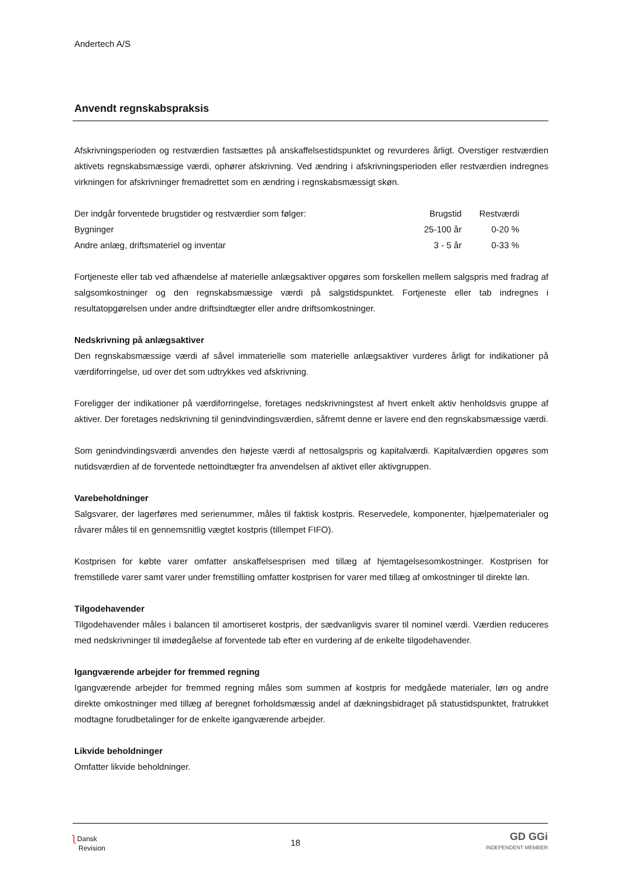Andertech A/S
Anvendt regnskabspraksis
Afskrivningsperioden og restværdien fastsættes på anskaffelsestidspunktet og revurderes årligt. Overstiger restværdien aktivets regnskabsmæssige værdi, ophører afskrivning. Ved ændring i afskrivningsperioden eller restværdien indregnes virkningen for afskrivninger fremadrettet som en ændring i regnskabsmæssigt skøn.
| Der indgår forventede brugstider og restværdier som følger: | Brugstid | Restværdi |
| Bygninger | 25-100 år | 0-20 % |
| Andre anlæg, driftsmateriel og inventar | 3 - 5 år | 0-33 % |
Fortjeneste eller tab ved afhændelse af materielle anlægsaktiver opgøres som forskellen mellem salgspris med fradrag af salgsomkostninger og den regnskabsmæssige værdi på salgstidspunktet. Fortjeneste eller tab indregnes i resultatopgørelsen under andre driftsindtægter eller andre driftsomkostninger.
Nedskrivning på anlægsaktiver
Den regnskabsmæssige værdi af såvel immaterielle som materielle anlægsaktiver vurderes årligt for indikationer på værdiforringelse, ud over det som udtrykkes ved afskrivning.
Foreligger der indikationer på værdiforringelse, foretages nedskrivningstest af hvert enkelt aktiv henholdsvis gruppe af aktiver. Der foretages nedskrivning til genindvindingsværdien, såfremt denne er lavere end den regnskabsmæssige værdi.
Som genindvindingsværdi anvendes den højeste værdi af nettosalgspris og kapitalværdi. Kapitalværdien opgøres som nutidsværdien af de forventede nettoindtægter fra anvendelsen af aktivet eller aktivgruppen.
Varebeholdninger
Salgsvarer, der lagerføres med serienummer, måles til faktisk kostpris. Reservedele, komponenter, hjælpematerialer og råvarer måles til en gennemsnitlig vægtet kostpris (tillempet FIFO).
Kostprisen for købte varer omfatter anskaffelsesprisen med tillæg af hjemtagelsesomkostninger. Kostprisen for fremstillede varer samt varer under fremstilling omfatter kostprisen for varer med tillæg af omkostninger til direkte løn.
Tilgodehavender
Tilgodehavender måles i balancen til amortiseret kostpris, der sædvanligvis svarer til nominel værdi. Værdien reduceres med nedskrivninger til imødegåelse af forventede tab efter en vurdering af de enkelte tilgodehavender.
Igangværende arbejder for fremmed regning
Igangværende arbejder for fremmed regning måles som summen af kostpris for medgåede materialer, løn og andre direkte omkostninger med tillæg af beregnet forholdsmæssig andel af dækningsbidraget på statustidspunktet, fratrukket modtagne forudbetalinger for de enkelte igangværende arbejder.
Likvide beholdninger
Omfatter likvide beholdninger.
ʅ Dansk
Revision
18
GD GGi
INDEPENDENT MEMBER